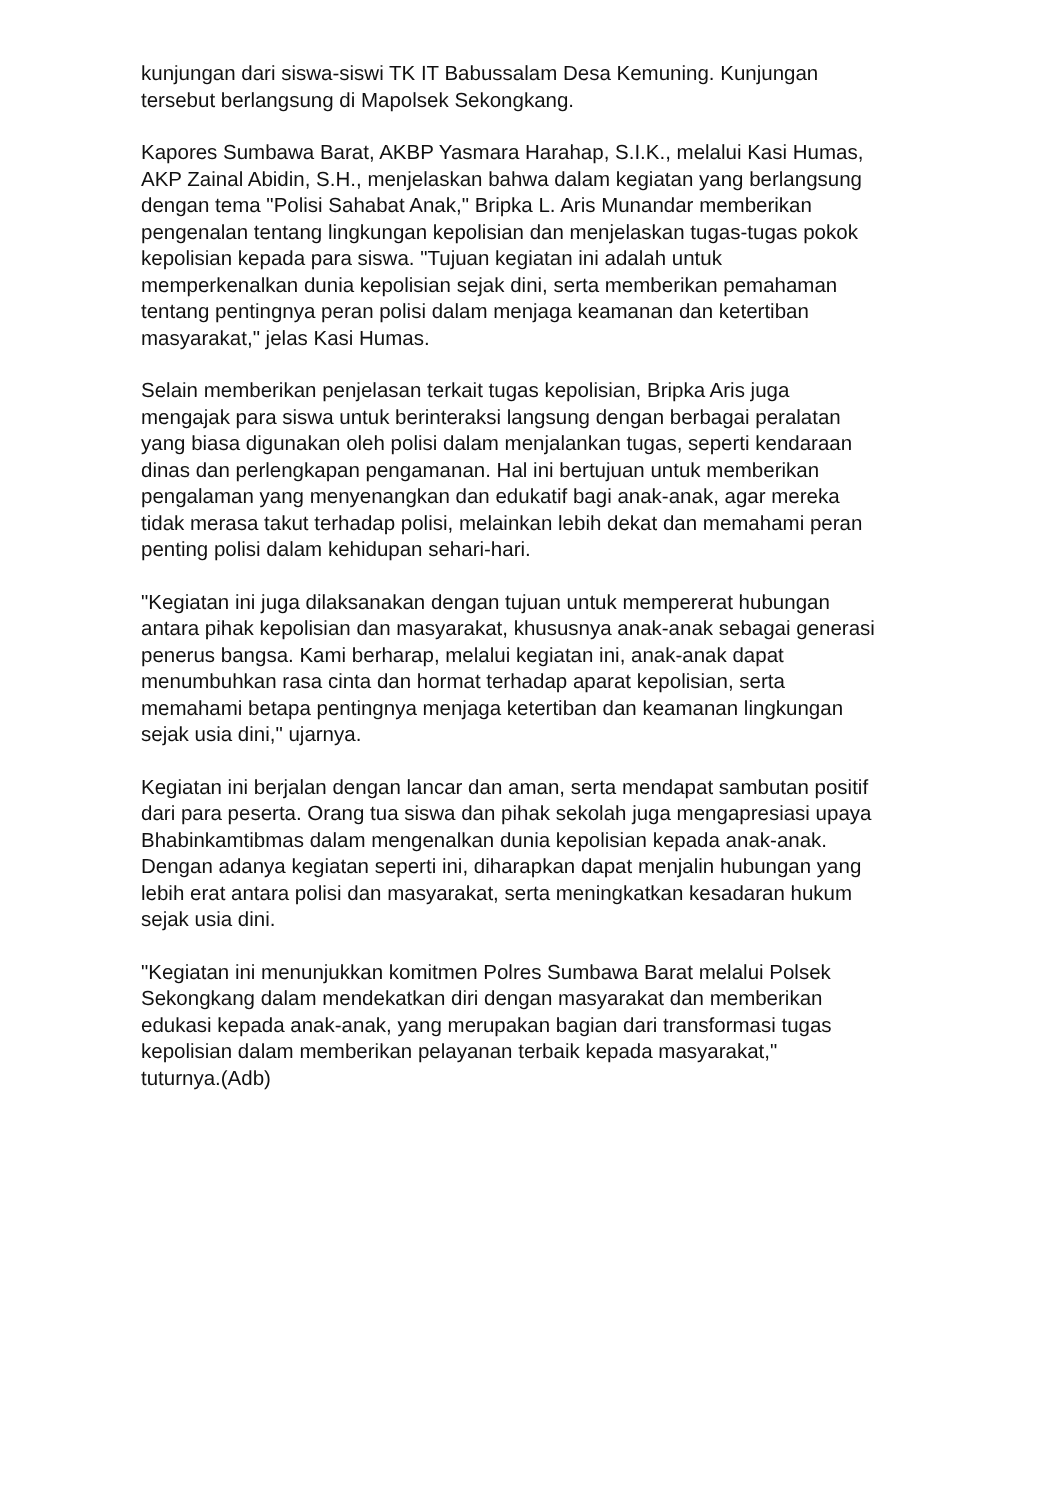kunjungan dari siswa-siswi TK IT Babussalam Desa Kemuning. Kunjungan
tersebut berlangsung di Mapolsek Sekongkang.
Kapores Sumbawa Barat, AKBP Yasmara Harahap, S.I.K., melalui Kasi Humas,
AKP Zainal Abidin, S.H., menjelaskan bahwa dalam kegiatan yang berlangsung
dengan tema "Polisi Sahabat Anak," Bripka L. Aris Munandar memberikan
pengenalan tentang lingkungan kepolisian dan menjelaskan tugas-tugas pokok
kepolisian kepada para siswa. "Tujuan kegiatan ini adalah untuk
memperkenalkan dunia kepolisian sejak dini, serta memberikan pemahaman
tentang pentingnya peran polisi dalam menjaga keamanan dan ketertiban
masyarakat," jelas Kasi Humas.
Selain memberikan penjelasan terkait tugas kepolisian, Bripka Aris juga
mengajak para siswa untuk berinteraksi langsung dengan berbagai peralatan
yang biasa digunakan oleh polisi dalam menjalankan tugas, seperti kendaraan
dinas dan perlengkapan pengamanan. Hal ini bertujuan untuk memberikan
pengalaman yang menyenangkan dan edukatif bagi anak-anak, agar mereka
tidak merasa takut terhadap polisi, melainkan lebih dekat dan memahami peran
penting polisi dalam kehidupan sehari-hari.
"Kegiatan ini juga dilaksanakan dengan tujuan untuk mempererat hubungan
antara pihak kepolisian dan masyarakat, khususnya anak-anak sebagai generasi
penerus bangsa. Kami berharap, melalui kegiatan ini, anak-anak dapat
menumbuhkan rasa cinta dan hormat terhadap aparat kepolisian, serta
memahami betapa pentingnya menjaga ketertiban dan keamanan lingkungan
sejak usia dini," ujarnya.
Kegiatan ini berjalan dengan lancar dan aman, serta mendapat sambutan positif
dari para peserta. Orang tua siswa dan pihak sekolah juga mengapresiasi upaya
Bhabinkamtibmas dalam mengenalkan dunia kepolisian kepada anak-anak.
Dengan adanya kegiatan seperti ini, diharapkan dapat menjalin hubungan yang
lebih erat antara polisi dan masyarakat, serta meningkatkan kesadaran hukum
sejak usia dini.
"Kegiatan ini menunjukkan komitmen Polres Sumbawa Barat melalui Polsek
Sekongkang dalam mendekatkan diri dengan masyarakat dan memberikan
edukasi kepada anak-anak, yang merupakan bagian dari transformasi tugas
kepolisian dalam memberikan pelayanan terbaik kepada masyarakat,"
tuturnya.(Adb)